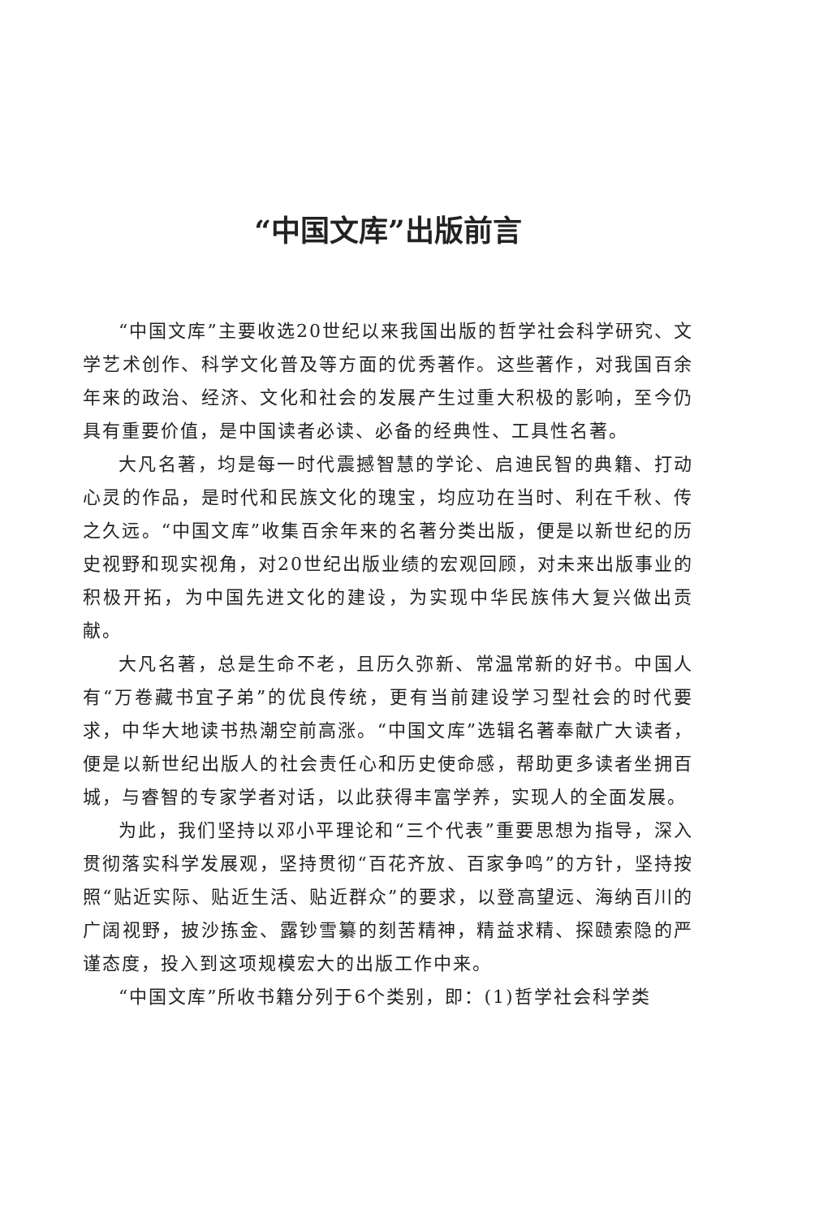“中国文库”出版前言
“中国文库”主要收选20世纪以来我国出版的哲学社会科学研究、文学艺术创作、科学文化普及等方面的优秀著作。这些著作，对我国百余年来的政治、经济、文化和社会的发展产生过重大积极的影响，至今仍具有重要价值，是中国读者必读、必备的经典性、工具性名著。
大凡名著，均是每一时代震撼智慧的学论、启迪民智的典籍、打动心灵的作品，是时代和民族文化的瑰宝，均应功在当时、利在千秋、传之久远。“中国文库”收集百余年来的名著分类出版，便是以新世纪的历史视野和现实视角，对20世纪出版业绩的宏观回顾，对未来出版事业的积极开拓，为中国先进文化的建设，为实现中华民族伟大复兴做出贡献。
大凡名著，总是生命不老，且历久弥新、常温常新的好书。中国人有“万卷藏书宜子弟”的优良传统，更有当前建设学习型社会的时代要求，中华大地读书热潮空前高涨。“中国文库”选辑名著奉献广大读者，便是以新世纪出版人的社会责任心和历史使命感，帮助更多读者坐拥百城，与睿智的专家学者对话，以此获得丰富学养，实现人的全面发展。
为此，我们坚持以邓小平理论和“三个代表”重要思想为指导，深入贯彻落实科学发展观，坚持贯彻“百花齐放、百家争鸣”的方针，坚持按照“贴近实际、贴近生活、贴近群众”的要求，以登高望远、海纳百川的广阔视野，披沙拣金、露钞雪纂的刻苦精神，精益求精、探赜索隐的严谨态度，投入到这项规模宏大的出版工作中来。
“中国文库”所收书籍分列于6个类别，即：(1)哲学社会科学类